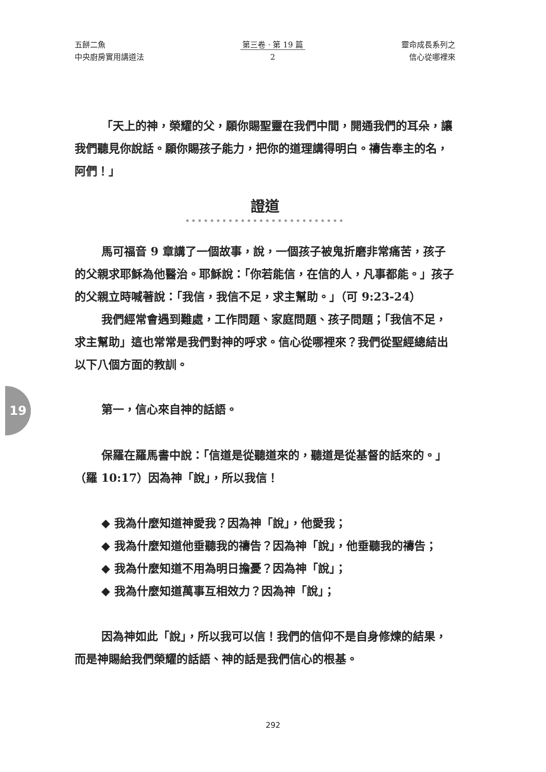五餅二魚
中央廚房實用講道法
第三卷 · 第 19 篇
2
靈命成長系列之
信心從哪裡來
「天上的神，榮耀的父，願你賜聖靈在我們中間，開通我們的耳朵，讓我們聽見你說話。願你賜孩子能力，把你的道理講得明白。禱告奉主的名，阿們！」
證道
••••••••••••••••••••••••••
馬可福音 9 章講了一個故事，說，一個孩子被鬼折磨非常痛苦，孩子的父親求耶穌為他醫治。耶穌說：「你若能信，在信的人，凡事都能。」孩子的父親立時喊著說：「我信，我信不足，求主幫助。」（可 9:23-24）
我們經常會遇到難處，工作問題、家庭問題、孩子問題；「我信不足，求主幫助」這也常常是我們對神的呼求。信心從哪裡來？我們從聖經總結出以下八個方面的教訓。
第一，信心來自神的話語。
保羅在羅馬書中說：「信道是從聽道來的，聽道是從基督的話來的。」（羅 10:17）因為神「說」，所以我信！
◆ 我為什麼知道神愛我？因為神「說」，他愛我；
◆ 我為什麼知道他垂聽我的禱告？因為神「說」，他垂聽我的禱告；
◆ 我為什麼知道不用為明日擔憂？因為神「說」；
◆ 我為什麼知道萬事互相效力？因為神「說」；
因為神如此「說」，所以我可以信！我們的信仰不是自身修煉的結果，而是神賜給我們榮耀的話語、神的話是我們信心的根基。
19
292